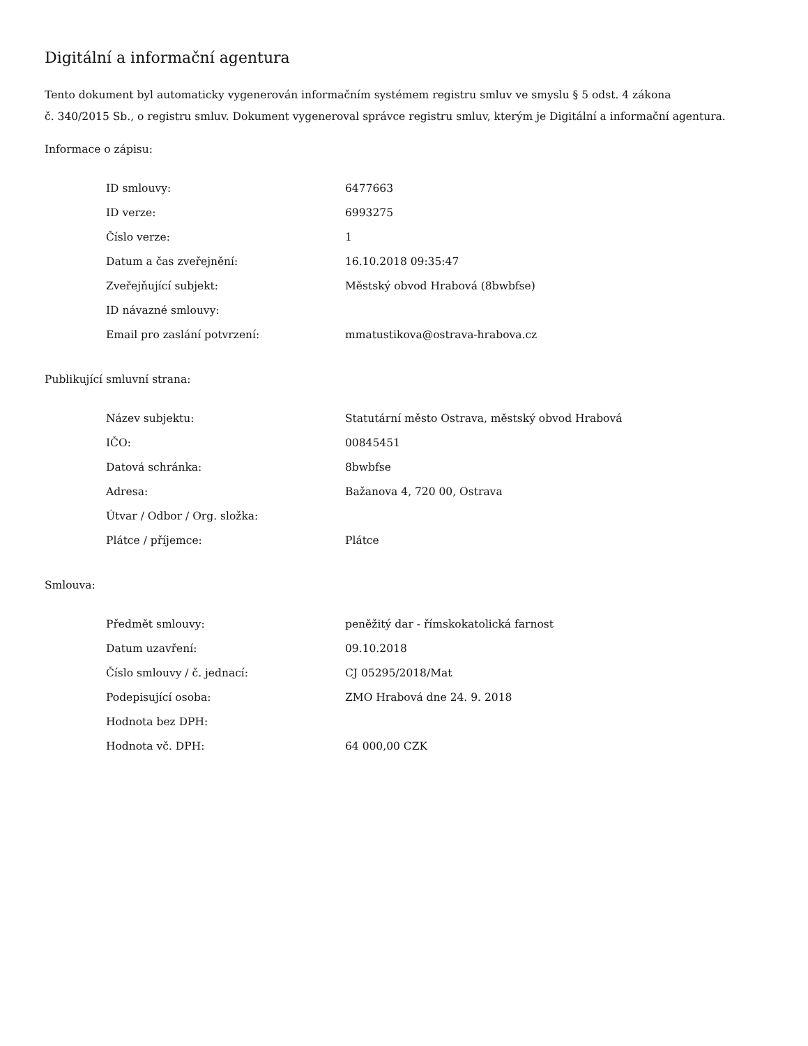Digitální a informační agentura
Tento dokument byl automaticky vygenerován informačním systémem registru smluv ve smyslu § 5 odst. 4 zákona
č. 340/2015 Sb., o registru smluv. Dokument vygeneroval správce registru smluv, kterým je Digitální a informační agentura.
Informace o zápisu:
| ID smlouvy: | 6477663 |
| ID verze: | 6993275 |
| Číslo verze: | 1 |
| Datum a čas zveřejnění: | 16.10.2018 09:35:47 |
| Zveřejňující subjekt: | Městský obvod Hrabová (8bwbfse) |
| ID návazné smlouvy: | |
| Email pro zaslání potvrzení: | mmatustikova@ostrava-hrabova.cz |
Publikující smluvní strana:
| Název subjektu: | Statutární město Ostrava, městský obvod Hrabová |
| IČO: | 00845451 |
| Datová schránka: | 8bwbfse |
| Adresa: | Bažanova 4, 720 00, Ostrava |
| Útvar / Odbor / Org. složka: | |
| Plátce / příjemce: | Plátce |
Smlouva:
| Předmět smlouvy: | peněžitý dar - římskokatolická farnost |
| Datum uzavření: | 09.10.2018 |
| Číslo smlouvy / č. jednací: | CJ 05295/2018/Mat |
| Podepisující osoba: | ZMO Hrabová dne 24. 9. 2018 |
| Hodnota bez DPH: | |
| Hodnota vč. DPH: | 64 000,00 CZK |